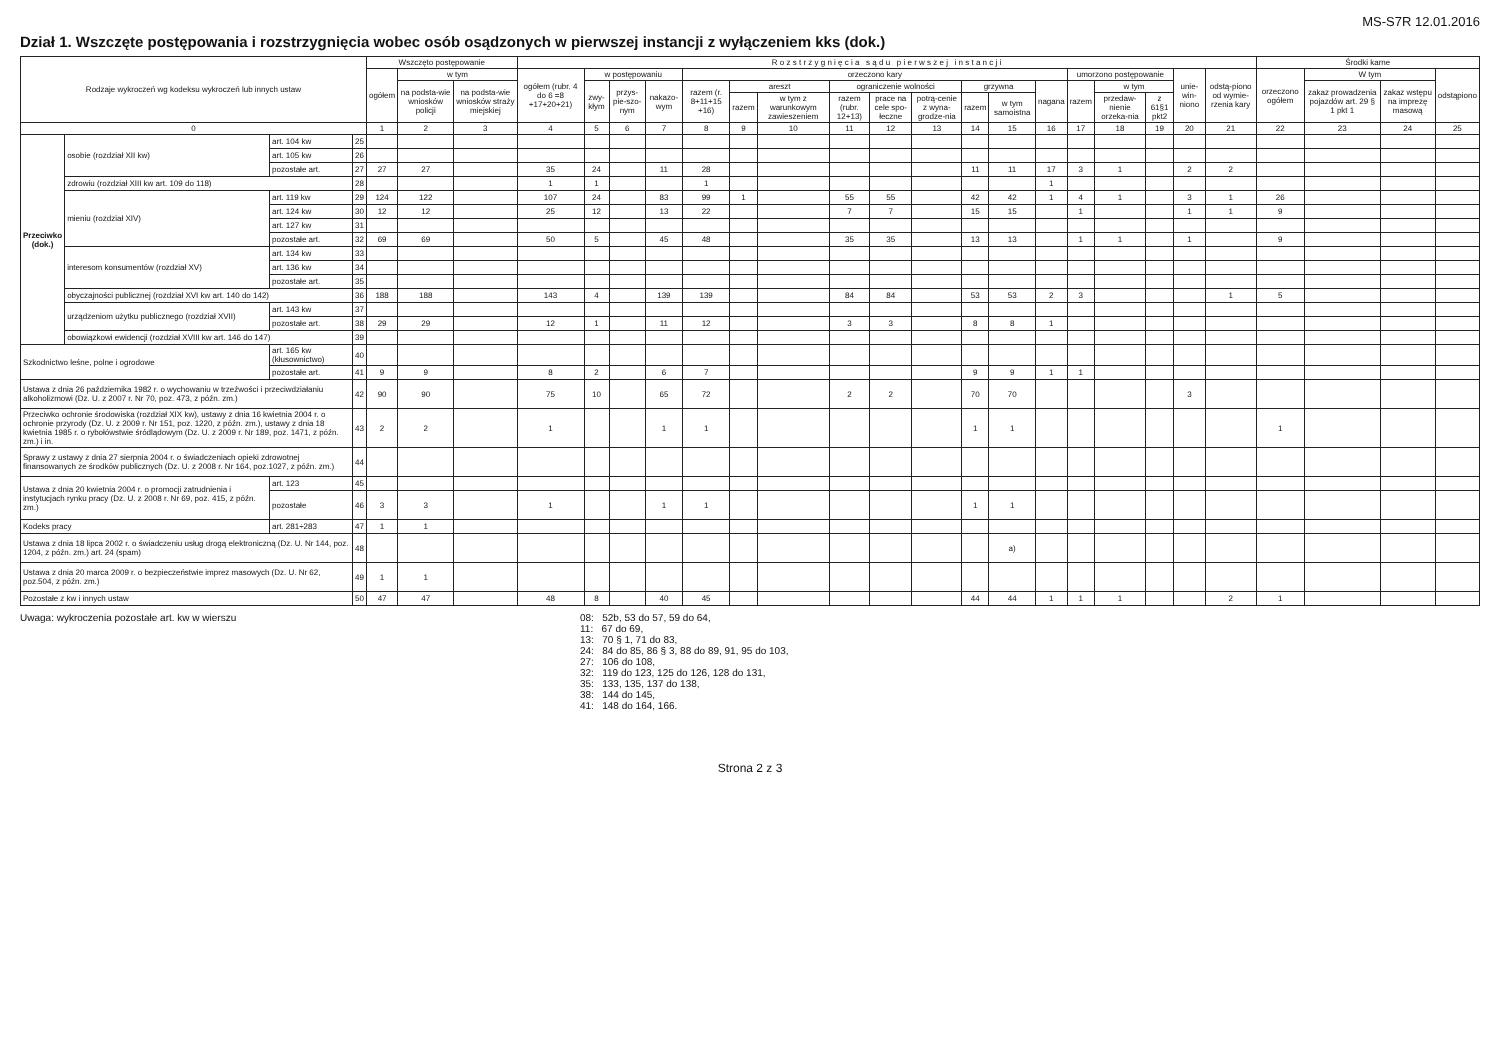MS-S7R 12.01.2016
Dział 1. Wszczęte postępowania i rozstrzygnięcia wobec osób osądzonych w pierwszej instancji z wyłączeniem kks (dok.)
| Rodzaje wykroczeń wg kodeksu wykroczeń lub innych ustaw | | | | Wszczęto postępowanie | | | R o z s t r z y g n i ę c i a s ą d u p i e r w s z e j i n s t a n c j i | | | | | | | | | | | | | | | | | | Środki karne | | | |
| --- | --- | --- | --- | --- | --- | --- | --- | --- | --- | --- | --- | --- | --- | --- | --- | --- | --- | --- | --- | --- | --- | --- | --- | --- | --- | --- | --- | --- |
| | | | | ogółem | w tym | | ogółem (rubr. 4 do 6 =8 +17+20+21) | w postępowaniu | | | orzeczono kary | | | | | | | | | umorzono postępowanie | | | unie-win-niono | odstą-piono od wymie-rzenia kary | orzeczono ogółem | W tym | | odstąpiono |
| | | | | | na podsta-wie wniosków policji | na podsta-wie wniosków straży miejskiej | | zwy-kłym | przys-pie-szo-nym | nakazo-wym | razem (r. 8+11+15 +16) | areszt | | ograniczenie wolności | | | grzywna | | nagana | razem | w tym | | | | | zakaz prowadzenia pojazdów art. 29 § 1 pkt 1 | zakaz wstępu na imprezę masową | |
| | | | | | | | | | | | | razem | w tym z warunkowym zawieszeniem | razem (rubr. 12+13) | prace na cele spo-łeczne | potrą-cenie z wyna-grodze-nia | razem | w tym samoistna | | | przedaw-nienie orzeka-nia | z 61§1 pkt2 | | | | | | |
| 0 | | | | 1 | 2 | 3 | 4 | 5 | 6 | 7 | 8 | 9 | 10 | 11 | 12 | 13 | 14 | 15 | 16 | 17 | 18 | 19 | 20 | 21 | 22 | 23 | 24 | 25 |
| Przeciwko (dok.) | osobie (rozdział XII kw) | art. 104 kw | 25 | | | | | | | | | | | | | | | | | | | | | | | | | |
| | | art. 105 kw | 26 | | | | | | | | | | | | | | | | | | | | | | | | | |
| | | pozostałe art. | 27 | 27 | 27 | | 35 | 24 | | 11 | 28 | | | | | | 11 | 11 | 17 | 3 | 1 | | 2 | 2 | | | | |
| | zdrowiu (rozdział XIII kw art. 109 do 118) | | 28 | | | | 1 | 1 | | | 1 | | | | | | | | 1 | | | | | | | | | |
| | mieniu (rozdział XIV) | art. 119 kw | 29 | 124 | 122 | | 107 | 24 | | 83 | 99 | 1 | | 55 | 55 | | 42 | 42 | 1 | 4 | 1 | | 3 | 1 | 26 | | | |
| | | art. 124 kw | 30 | 12 | 12 | | 25 | 12 | | 13 | 22 | | | 7 | 7 | | 15 | 15 | | 1 | | | 1 | 1 | 9 | | | |
| | | art. 127 kw | 31 | | | | | | | | | | | | | | | | | | | | | | | | | |
| | | pozostałe art. | 32 | 69 | 69 | | 50 | 5 | | 45 | 48 | | | 35 | 35 | | 13 | 13 | | 1 | 1 | | 1 | | 9 | | | |
| | interesom konsumentów (rozdział XV) | art. 134 kw | 33 | | | | | | | | | | | | | | | | | | | | | | | | | |
| | | art. 136 kw | 34 | | | | | | | | | | | | | | | | | | | | | | | | | |
| | | pozostałe art. | 35 | | | | | | | | | | | | | | | | | | | | | | | | | |
| | obyczajności publicznej (rozdział XVI kw art. 140 do 142) | | 36 | 188 | 188 | | 143 | 4 | | 139 | 139 | | | 84 | 84 | | 53 | 53 | 2 | 3 | | | | 1 | 5 | | | |
| | urządzeniom użytku publicznego (rozdział XVII) | art. 143 kw | 37 | | | | | | | | | | | | | | | | | | | | | | | | | |
| | | pozostałe art. | 38 | 29 | 29 | | 12 | 1 | | 11 | 12 | | | 3 | 3 | | 8 | 8 | 1 | | | | | | | | | |
| | obowiązkowi ewidencji (rozdział XVIII kw art. 146 do 147) | | 39 | | | | | | | | | | | | | | | | | | | | | | | | | |
| Szkodnictwo leśne, polne i ogrodowe | | art. 165 kw (kłusownictwo) | 40 | | | | | | | | | | | | | | | | | | | | | | | | | |
| | | pozostałe art. | 41 | 9 | 9 | | 8 | 2 | | 6 | 7 | | | | | | 9 | 9 | 1 | 1 | | | | | | | | |
| Ustawa z dnia 26 października 1982 r. o wychowaniu w trzeźwości i przeciwdziałaniu alkoholizmowi (Dz. U. z 2007 r. Nr 70, poz. 473, z późn. zm.) | | | 42 | 90 | 90 | | 75 | 10 | | 65 | 72 | | | 2 | 2 | | 70 | 70 | | | | | 3 | | | | | |
| Przeciwko ochronie środowiska (rozdział XIX kw), ustawy z dnia 16 kwietnia 2004 r. o ochronie przyrody (Dz. U. z 2009 r. Nr 151, poz. 1220, z późn. zm.), ustawy z dnia 18 kwietnia 1985 r. o rybołówstwie śródlądowym (Dz. U. z 2009 r. Nr 189, poz. 1471, z późn. zm.) i in. | | | 43 | 2 | 2 | | 1 | | | 1 | 1 | | | | | | 1 | 1 | | | | | | | 1 | | | |
| Sprawy z ustawy z dnia 27 sierpnia 2004 r. o świadczeniach opieki zdrowotnej finansowanych ze środków publicznych (Dz. U. z 2008 r. Nr 164, poz.1027, z późn. zm.) | | | 44 | | | | | | | | | | | | | | | | | | | | | | | | | |
| Ustawa z dnia 20 kwietnia 2004 r. o promocji zatrudnienia i instytucjach rynku pracy (Dz. U. z 2008 r. Nr 69, poz. 415, z późn. zm.) | | art. 123 | 45 | | | | | | | | | | | | | | | | | | | | | | | | | |
| | | pozostałe | 46 | 3 | 3 | | 1 | | | 1 | 1 | | | | | | 1 | 1 | | | | | | | | | | |
| Kodeks pracy | | art. 281÷283 | 47 | 1 | 1 | | | | | | | | | | | | | | | | | | | | | | | |
| Ustawa z dnia 18 lipca 2002 r. o świadczeniu usług drogą elektroniczną (Dz. U. Nr 144, poz. 1204, z późn. zm.) art. 24 (spam) | | | 48 | | | | | | | | | | | | | | | a) | | | | | | | | | | |
| Ustawa z dnia 20 marca 2009 r. o bezpieczeństwie imprez masowych (Dz. U. Nr 62, poz.504, z późn. zm.) | | | 49 | 1 | 1 | | | | | | | | | | | | | | | | | | | | | | | |
| Pozostałe z kw i innych ustaw | | | 50 | 47 | 47 | | 48 | 8 | | 40 | 45 | | | | | | 44 | 44 | 1 | 1 | 1 | | | 2 | 1 | | | |
Uwaga: wykroczenia pozostałe art. kw w wierszu 08: 52b, 53 do 57, 59 do 64,
11: 67 do 69,
13: 70 § 1, 71 do 83,
24: 84 do 85, 86 § 3, 88 do 89, 91, 95 do 103,
27: 106 do 108,
32: 119 do 123, 125 do 126, 128 do 131,
35: 133, 135, 137 do 138,
38: 144 do 145,
41: 148 do 164, 166.
Strona 2 z 3